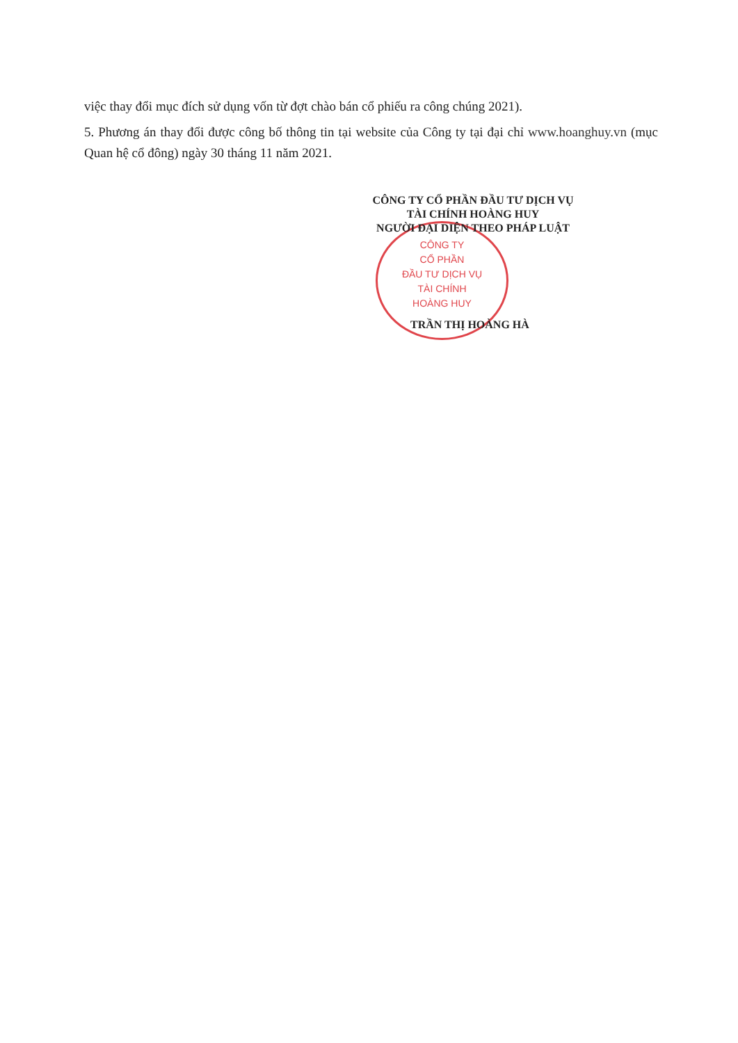việc thay đổi mục đích sử dụng vốn từ đợt chào bán cổ phiếu ra công chúng 2021).
5. Phương án thay đổi được công bố thông tin tại website của Công ty tại đại chỉ www.hoanghuy.vn (mục Quan hệ cổ đông) ngày 30 tháng 11 năm 2021.
CÔNG TY
CỔ PHẦN
ĐẦU TƯ DỊCH VỤ
TÀI CHÍNH
HOÀNG HUY
CÔNG TY CỔ PHẦN ĐẦU TƯ DỊCH VỤ
TÀI CHÍNH HOÀNG HUY
NGƯỜI ĐẠI DIỆN THEO PHÁP LUẬT
TRẦN THỊ HOÀNG HÀ